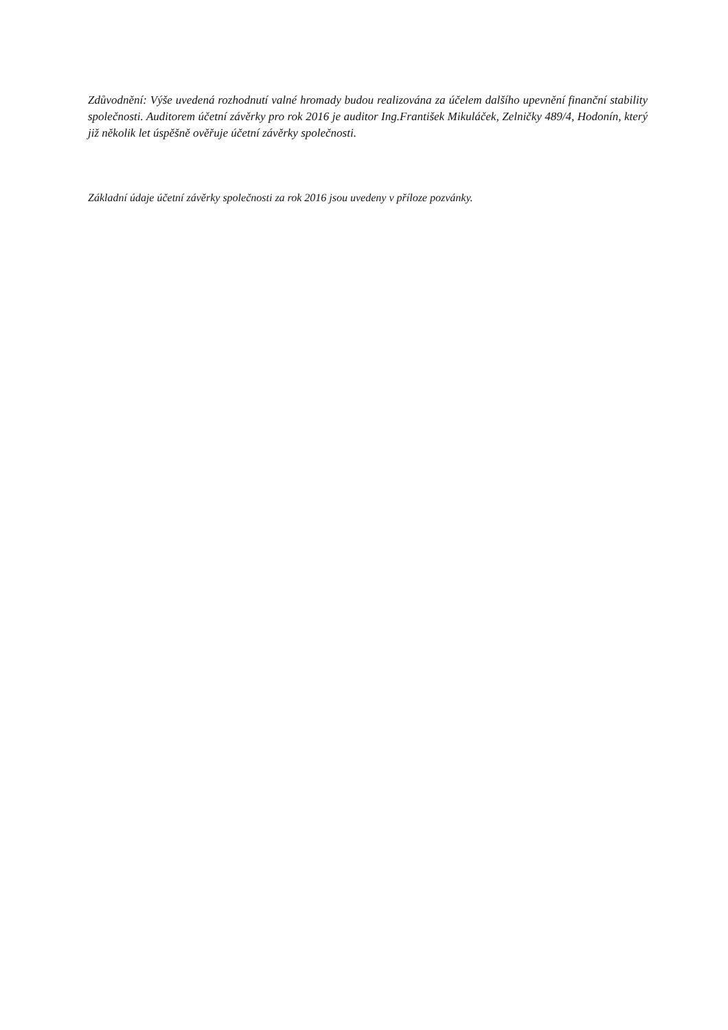Zdůvodnění: Výše uvedená rozhodnutí valné hromady budou realizována za účelem dalšího upevnění finanční stability společnosti. Auditorem účetní závěrky pro rok 2016 je auditor Ing.František Mikuláček, Zelničky 489/4, Hodonín, který již několik let úspěšně ověřuje účetní závěrky společnosti.
Základní údaje účetní závěrky společnosti za rok 2016 jsou uvedeny v příloze pozvánky.